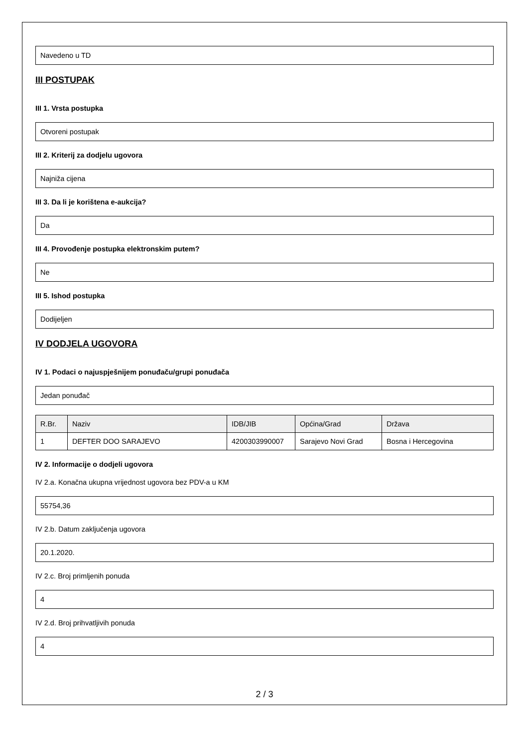Navedeno u TD
III POSTUPAK
III 1. Vrsta postupka
Otvoreni postupak
III 2. Kriterij za dodjelu ugovora
Najniža cijena
III 3. Da li je korištena e-aukcija?
Da
III 4. Provođenje postupka elektronskim putem?
Ne
III 5. Ishod postupka
Dodijeljen
IV DODJELA UGOVORA
IV 1. Podaci o najuspješnijem ponuđaču/grupi ponuđača
Jedan ponuđač
| R.Br. | Naziv | IDB/JIB | Općina/Grad | Država |
| --- | --- | --- | --- | --- |
| 1 | DEFTER DOO SARAJEVO | 4200303990007 | Sarajevo Novi Grad | Bosna i Hercegovina |
IV 2. Informacije o dodjeli ugovora
IV 2.a. Konačna ukupna vrijednost ugovora bez PDV-a u KM
55754,36
IV 2.b. Datum zaključenja ugovora
20.1.2020.
IV 2.c. Broj primljenih ponuda
4
IV 2.d. Broj prihvatljivih ponuda
4
2 / 3